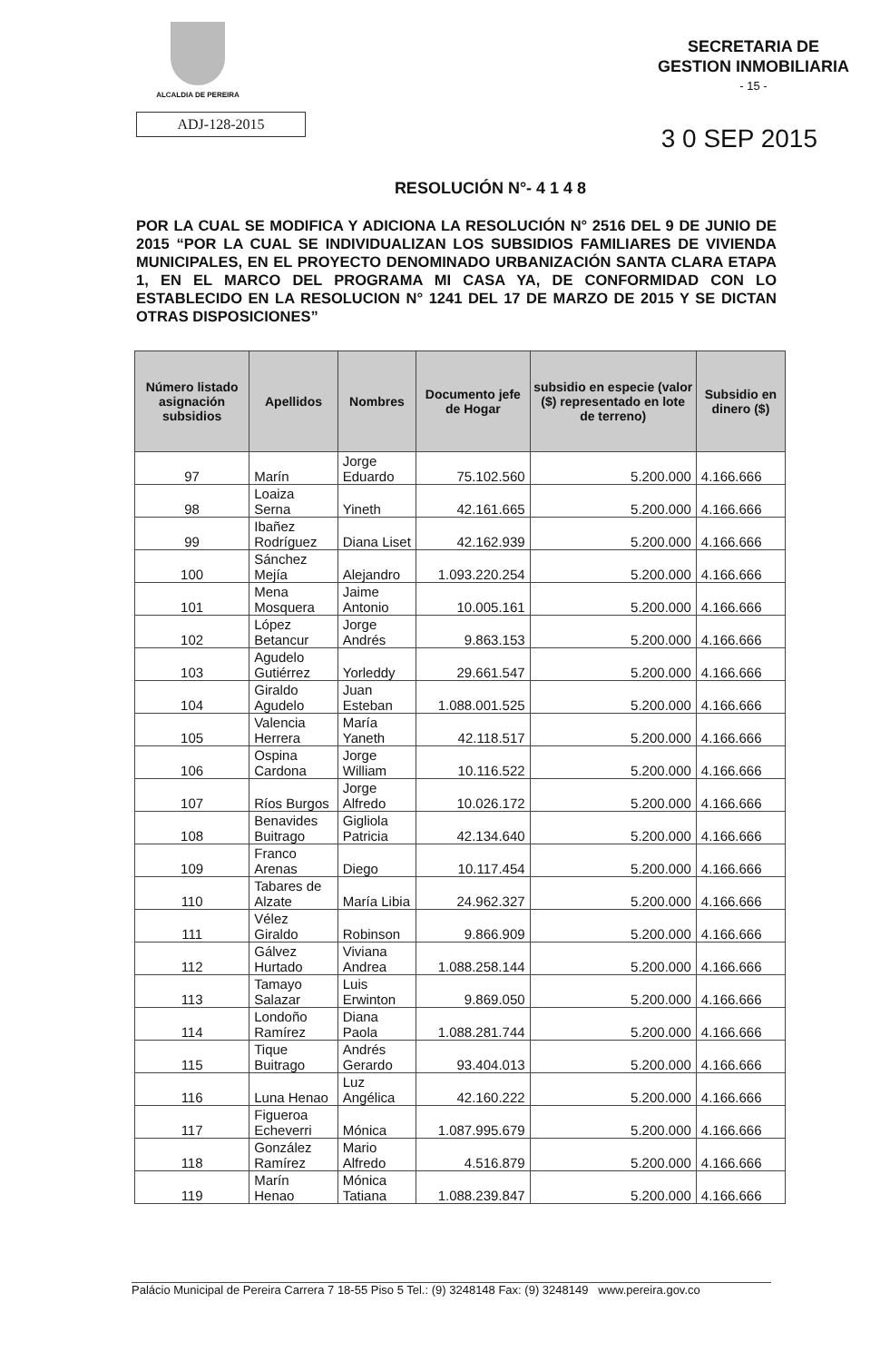ALCALDIA DE PEREIRA
SECRETARIA DE
GESTION INMOBILIARIA
- 15 -
ADJ-128-2015
3 0 SEP 2015
RESOLUCIÓN N°- 4 1 4 8
POR LA CUAL SE MODIFICA Y ADICIONA LA RESOLUCIÓN N° 2516 DEL 9 DE JUNIO DE 2015 “POR LA CUAL SE INDIVIDUALIZAN LOS SUBSIDIOS FAMILIARES DE VIVIENDA MUNICIPALES, EN EL PROYECTO DENOMINADO URBANIZACIÓN SANTA CLARA ETAPA 1, EN EL MARCO DEL PROGRAMA MI CASA YA, DE CONFORMIDAD CON LO ESTABLECIDO EN LA RESOLUCION N° 1241 DEL 17 DE MARZO DE 2015 Y SE DICTAN OTRAS DISPOSICIONES”
| Número listado asignación subsidios | Apellidos | Nombres | Documento jefe de Hogar | subsidio en especie (valor ($) representado en lote de terreno) | Subsidio en dinero ($) |
| --- | --- | --- | --- | --- | --- |
| 97 | Marín | Jorge Eduardo | 75.102.560 | 5.200.000 | 4.166.666 |
| 98 | Loaiza Serna | Yineth | 42.161.665 | 5.200.000 | 4.166.666 |
| 99 | Ibañez Rodríguez | Diana Liset | 42.162.939 | 5.200.000 | 4.166.666 |
| 100 | Sánchez Mejía | Alejandro | 1.093.220.254 | 5.200.000 | 4.166.666 |
| 101 | Mena Mosquera | Jaime Antonio | 10.005.161 | 5.200.000 | 4.166.666 |
| 102 | López Betancur | Jorge Andrés | 9.863.153 | 5.200.000 | 4.166.666 |
| 103 | Agudelo Gutiérrez | Yorleddy | 29.661.547 | 5.200.000 | 4.166.666 |
| 104 | Giraldo Agudelo | Juan Esteban | 1.088.001.525 | 5.200.000 | 4.166.666 |
| 105 | Valencia Herrera | María Yaneth | 42.118.517 | 5.200.000 | 4.166.666 |
| 106 | Ospina Cardona | Jorge William | 10.116.522 | 5.200.000 | 4.166.666 |
| 107 | Ríos Burgos | Jorge Alfredo | 10.026.172 | 5.200.000 | 4.166.666 |
| 108 | Benavides Buitrago | Gigliola Patricia | 42.134.640 | 5.200.000 | 4.166.666 |
| 109 | Franco Arenas | Diego | 10.117.454 | 5.200.000 | 4.166.666 |
| 110 | Tabares de Alzate | María Libia | 24.962.327 | 5.200.000 | 4.166.666 |
| 111 | Vélez Giraldo | Robinson | 9.866.909 | 5.200.000 | 4.166.666 |
| 112 | Gálvez Hurtado | Viviana Andrea | 1.088.258.144 | 5.200.000 | 4.166.666 |
| 113 | Tamayo Salazar | Luis Erwinton | 9.869.050 | 5.200.000 | 4.166.666 |
| 114 | Londoño Ramírez | Diana Paola | 1.088.281.744 | 5.200.000 | 4.166.666 |
| 115 | Tique Buitrago | Andrés Gerardo | 93.404.013 | 5.200.000 | 4.166.666 |
| 116 | Luna Henao | Luz Angélica | 42.160.222 | 5.200.000 | 4.166.666 |
| 117 | Figueroa Echeverri | Mónica | 1.087.995.679 | 5.200.000 | 4.166.666 |
| 118 | González Ramírez | Mario Alfredo | 4.516.879 | 5.200.000 | 4.166.666 |
| 119 | Marín Henao | Mónica Tatiana | 1.088.239.847 | 5.200.000 | 4.166.666 |
Palácio Municipal de Pereira Carrera 7 18-55 Piso 5 Tel.: (9) 3248148 Fax: (9) 3248149 www.pereira.gov.co